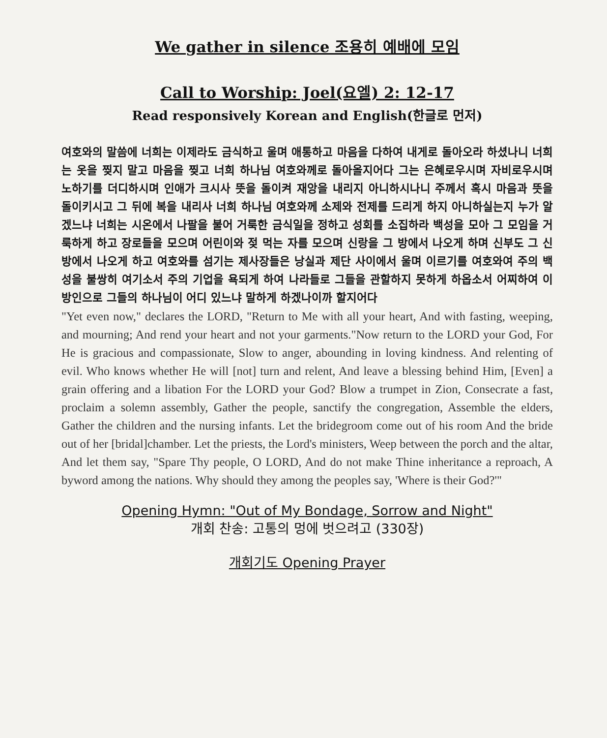We gather in silence 조용히 예배에 모임
Call to Worship: Joel(요엘) 2: 12-17
Read responsively Korean and English(한글로 먼저)
여호와의 말씀에 너희는 이제라도 금식하고 울며 애통하고 마음을 다하여 내게로 돌아오라 하셨나니 너희는 옷을 찢지 말고 마음을 찢고 너희 하나님 여호와께로 돌아올지어다 그는 은혜로우시며 자비로우시며 노하기를 더디하시며 인애가 크시사 뜻을 돌이켜 재앙을 내리지 아니하시나니 주께서 혹시 마음과 뜻을 돌이키시고 그 뒤에 복을 내리사 너희 하나님 여호와께 소제와 전제를 드리게 하지 아니하실는지 누가 알겠느냐 너희는 시온에서 나팔을 불어 거룩한 금식일을 정하고 성회를 소집하라 백성을 모아 그 모임을 거룩하게 하고 장로들을 모으며 어린이와 젖 먹는 자를 모으며 신랑을 그 방에서 나오게 하며 신부도 그 신방에서 나오게 하고 여호와를 섬기는 제사장들은 낭실과 제단 사이에서 울며 이르기를 여호와여 주의 백성을 불쌍히 여기소서 주의 기업을 욕되게 하여 나라들로 그들을 관할하지 못하게 하옵소서 어찌하여 이방인으로 그들의 하나님이 어디 있느냐 말하게 하겠나이까 할지어다
"Yet even now," declares the LORD, "Return to Me with all your heart, And with fasting, weeping, and mourning; And rend your heart and not your garments."Now return to the LORD your God, For He is gracious and compassionate, Slow to anger, abounding in loving kindness. And relenting of evil. Who knows whether He will [not] turn and relent, And leave a blessing behind Him, [Even] a grain offering and a libation For the LORD your God? Blow a trumpet in Zion, Consecrate a fast, proclaim a solemn assembly, Gather the people, sanctify the congregation, Assemble the elders, Gather the children and the nursing infants. Let the bridegroom come out of his room And the bride out of her [bridal]chamber. Let the priests, the Lord's ministers, Weep between the porch and the altar, And let them say, "Spare Thy people, O LORD, And do not make Thine inheritance a reproach, A byword among the nations. Why should they among the peoples say, 'Where is their God?'"
Opening Hymn: "Out of My Bondage, Sorrow and Night"
개회 찬송: 고통의 멍에 벗으려고 (330장)
개회기도 Opening Prayer